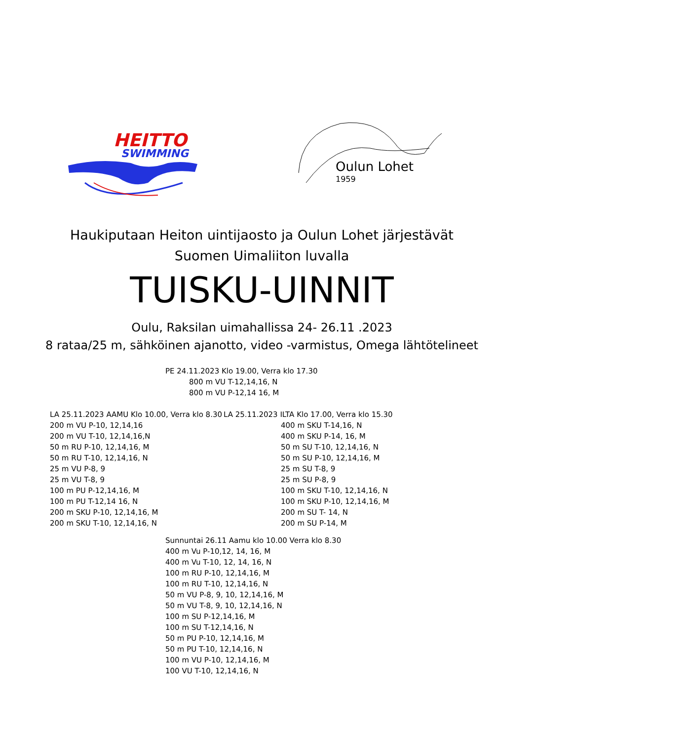HEITTO
SWIMMING
Oulun Lohet
1959
Haukiputaan Heiton uintijaosto ja Oulun Lohet järjestävät
Suomen Uimaliiton luvalla
TUISKU-UINNIT
Oulu, Raksilan uimahallissa 24- 26.11 .2023
8 rataa/25 m, sähköinen ajanotto, video -varmistus, Omega lähtötelineet
PE 24.11.2023 Klo 19.00, Verra klo 17.30
800 m VU T-12,14,16, N
800 m VU P-12,14 16, M
LA 25.11.2023 AAMU Klo 10.00, Verra klo 8.30
200 m VU P-10, 12,14,16
200 m VU T-10, 12,14,16,N
50 m RU P-10, 12,14,16, M
50 m RU T-10, 12,14,16, N
25 m VU P-8, 9
25 m VU T-8, 9
100 m PU P-12,14,16, M
100 m PU T-12,14 16, N
200 m SKU P-10, 12,14,16, M
200 m SKU T-10, 12,14,16, N
LA 25.11.2023 ILTA Klo 17.00, Verra klo 15.30
400 m SKU T-14,16, N
400 m SKU P-14, 16, M
50 m SU T-10, 12,14,16, N
50 m SU P-10, 12,14,16, M
25 m SU T-8, 9
25 m SU P-8, 9
100 m SKU T-10, 12,14,16, N
100 m SKU P-10, 12,14,16, M
200 m SU T- 14, N
200 m SU P-14, M
Sunnuntai 26.11 Aamu klo 10.00 Verra klo 8.30
400 m Vu P-10,12, 14, 16, M
400 m Vu T-10, 12, 14, 16, N
100 m RU P-10, 12,14,16, M
100 m RU T-10, 12,14,16, N
50 m VU P-8, 9, 10, 12,14,16, M
50 m VU T-8, 9, 10, 12,14,16, N
100 m SU P-12,14,16, M
100 m SU T-12,14,16, N
50 m PU P-10, 12,14,16, M
50 m PU T-10, 12,14,16, N
100 m VU P-10, 12,14,16, M
100 VU T-10, 12,14,16, N